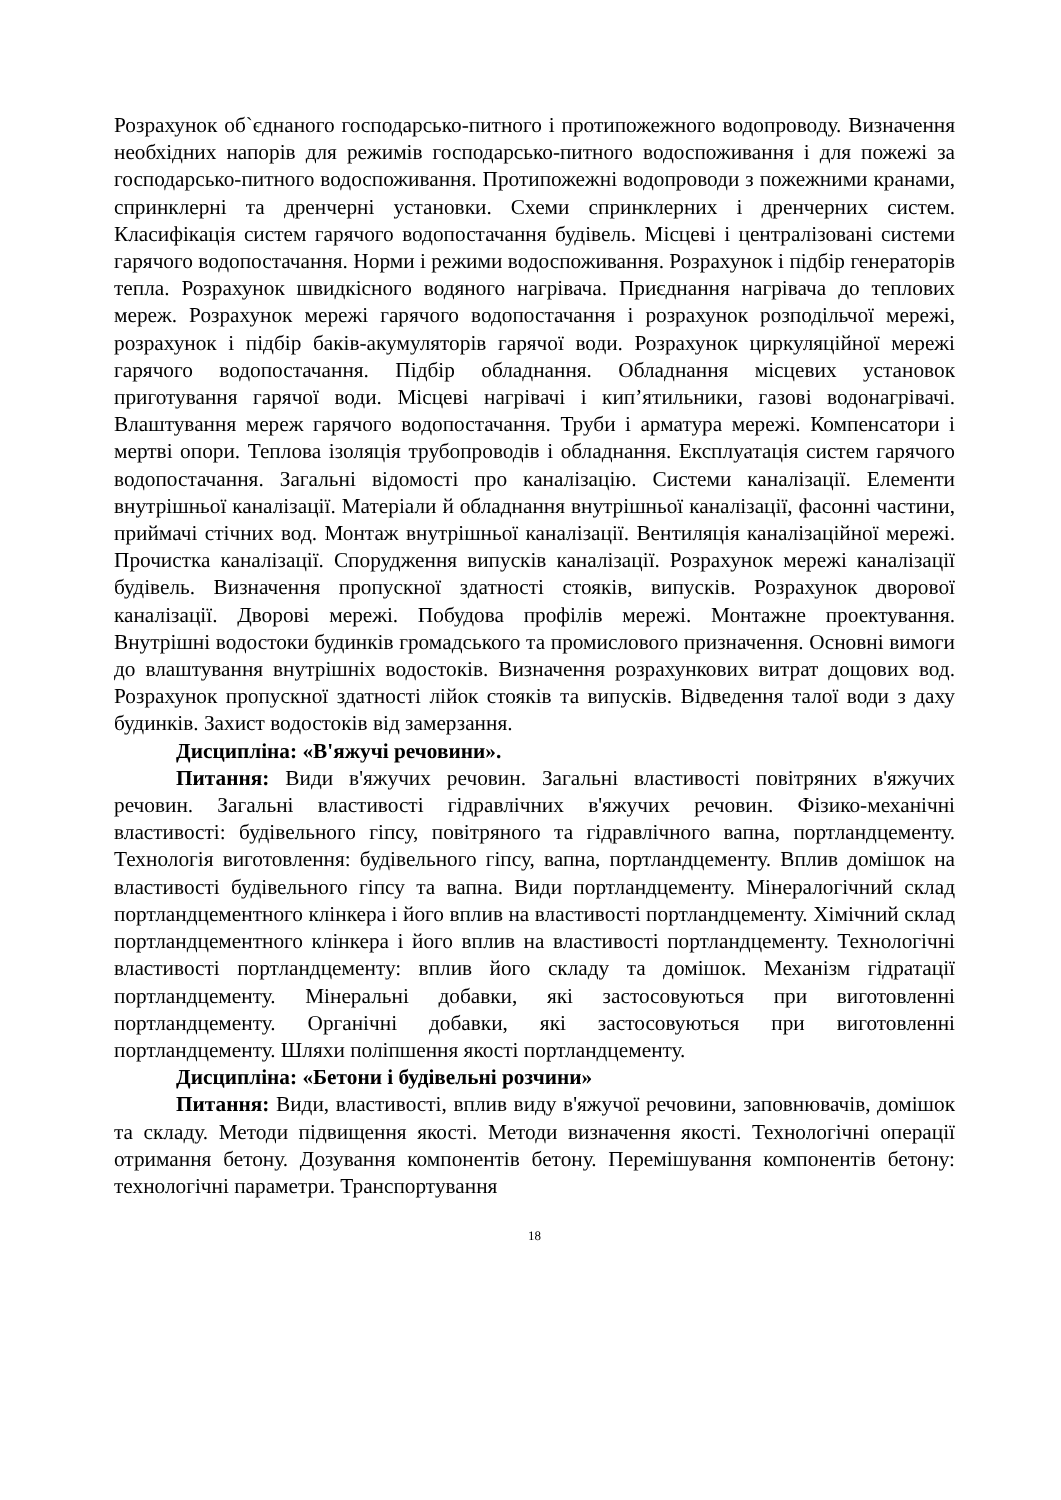Розрахунок об`єднаного господарсько-питного і протипожежного водопроводу. Визначення необхідних напорів для режимів господарсько-питного водоспоживання і для пожежі за господарсько-питного водоспоживання. Протипожежні водопроводи з пожежними кранами, спринклерні та дренчерні установки. Схеми спринклерних і дренчерних систем. Класифікація систем гарячого водопостачання будівель. Місцеві і централізовані системи гарячого водопостачання. Норми і режими водоспоживання. Розрахунок і підбір генераторів тепла. Розрахунок швидкісного водяного нагрівача. Приєднання нагрівача до теплових мереж. Розрахунок мережі гарячого водопостачання і розрахунок розподільчої мережі, розрахунок і підбір баків-акумуляторів гарячої води. Розрахунок циркуляційної мережі гарячого водопостачання. Підбір обладнання. Обладнання місцевих установок приготування гарячої води. Місцеві нагрівачі і кип’ятильники, газові водонагрівачі. Влаштування мереж гарячого водопостачання. Труби і арматура мережі. Компенсатори і мертві опори. Теплова ізоляція трубопроводів і обладнання. Експлуатація систем гарячого водопостачання. Загальні відомості про каналізацію. Системи каналізації. Елементи внутрішньої каналізації. Матеріали й обладнання внутрішньої каналізації, фасонні частини, приймачі стічних вод. Монтаж внутрішньої каналізації. Вентиляція каналізаційної мережі. Прочистка каналізації. Спорудження випусків каналізації. Розрахунок мережі каналізації будівель. Визначення пропускної здатності стояків, випусків. Розрахунок дворової каналізації. Дворові мережі. Побудова профілів мережі. Монтажне проектування. Внутрішні водостоки будинків громадського та промислового призначення. Основні вимоги до влаштування внутрішніх водостоків. Визначення розрахункових витрат дощових вод. Розрахунок пропускної здатності лійок стояків та випусків. Відведення талої води з даху будинків. Захист водостоків від замерзання.
Дисципліна: «В'яжучі речовини».
Питання: Види в'яжучих речовин. Загальні властивості повітряних в'яжучих речовин. Загальні властивості гідравлічних в'яжучих речовин. Фізико-механічні властивості: будівельного гіпсу, повітряного та гідравлічного вапна, портландцементу. Технологія виготовлення: будівельного гіпсу, вапна, портландцементу. Вплив домішок на властивості будівельного гіпсу та вапна. Види портландцементу. Мінералогічний склад портландцементного клінкера і його вплив на властивості портландцементу. Хімічний склад портландцементного клінкера і його вплив на властивості портландцементу. Технологічні властивості портландцементу: вплив його складу та домішок. Механізм гідратації портландцементу. Мінеральні добавки, які застосовуються при виготовленні портландцементу. Органічні добавки, які застосовуються при виготовленні портландцементу. Шляхи поліпшення якості портландцементу.
Дисципліна: «Бетони і будівельні розчини»
Питання: Види, властивості, вплив виду в'яжучої речовини, заповнювачів, домішок та складу. Методи підвищення якості. Методи визначення якості. Технологічні операції отримання бетону. Дозування компонентів бетону. Перемішування компонентів бетону: технологічні параметри. Транспортування
18